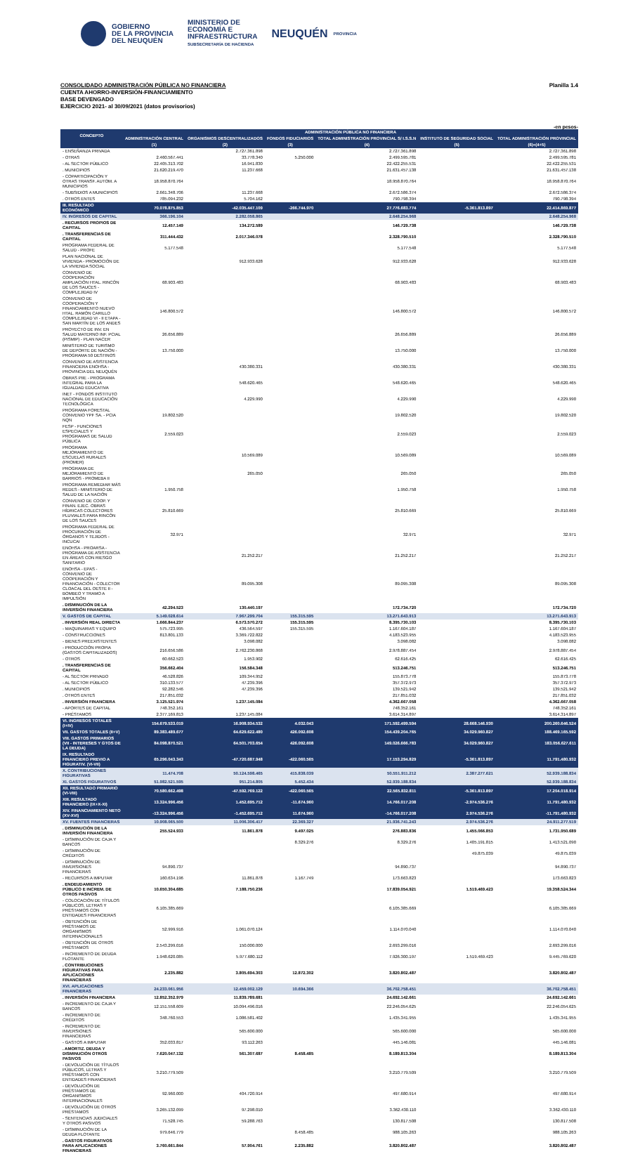GOBIERNO
DE LA PROVINCIA
DEL NEUQUÉN
MINISTERIO DE
ECONOMÍA E
INFRAESTRUCTURA
SUBSECRETARÍA DE HACIENDA
NEUQUÉN
PROVINCIA
CONSOLIDADO ADMINISTRACIÓN PÚBLICA NO FINANCIERA
CUENTA AHORRO-INVERSIÓN-FINANCIAMIENTO
BASE DEVENGADO
EJERCICIO 2021- al 30/09/2021 (datos provisorios)
Planilla 1.4
-en pesos-
| CONCEPTO | ADMINISTRACIÓN PÚBLICA NO FINANCIERA | | | | | |
| --- | --- | --- | --- | --- | --- | --- |
| | ADMINISTRACIÓN CENTRAL | ORGANISMOS DESCENTRALIZADOS | FONDOS FIDUCIARIOS | TOTAL ADMINISTRACIÓN PROVINCIAL S/ I.S.S.N | INSTITUTO DE SEGURIDAD SOCIAL | TOTAL ADMINISTRACIÓN PROVINCIAL |
| | (1) | (2) | (3) | (4) | (5) | (6)=(4+5) |
| - ENSEÑANZA PRIVADA | | 2.727.361.898 | | 2.727.361.898 | | 2.727.361.898 |
| - OTRAS | 2.460.567.441 | 33.778.340 | 5.250.000 | 2.499.595.781 | | 2.499.595.781 |
| - AL SECTOR PÚBLICO | 22.405.313.702 | 16.941.830 | | 22.422.255.531 | | 22.422.255.531 |
| . MUNICIPIOS | 21.620.219.470 | 11.237.668 | | 21.631.457.138 | | 21.631.457.138 |
| - COPARTICIPACIÓN Y OTRAS TRANSF. AUTOM. A MUNICIPIOS | 18.958.870.764 | | | 18.958.870.764 | | 18.958.870.764 |
| - SUBSIDIOS A MUNICIPIOS | 2.661.348.706 | 11.237.668 | | 2.672.586.374 | | 2.672.586.374 |
| . OTROS ENTES | 785.094.232 | 5.704.162 | | 790.798.394 | | 790.798.394 |
| III. RESULTADO ECONÓMICO | 70.078.875.853 | -42.035.447.109 | -266.744.970 | 27.776.683.774 | -5.361.813.897 | 22.414.869.877 |
| IV. INGRESOS DE CAPITAL | 366.196.104 | 2.282.058.865 | | 2.648.254.968 | | 2.648.254.968 |
| . RECURSOS PROPIOS DE CAPITAL | 12.457.149 | 134.272.589 | | 146.729.738 | | 146.729.738 |
| . TRANSFERENCIAS DE CAPITAL | 311.444.432 | 2.017.346.078 | | 2.328.790.510 | | 2.328.790.510 |
| PROGRAMA FEDERAL DE SALUD - PROFE | 5.177.548 | | | 5.177.548 | | 5.177.548 |
| PLAN NACIONAL DE VIVIENDA - PROMOCIÓN DE LA VIVIENDA SOCIAL | | 912.933.628 | | 912.933.628 | | 912.933.628 |
| CONVENIO DE COOPERACIÓN AMPLIACIÓN HTAL. RINCÓN DE LOS SAUCES - COMPLEJIDAD IV | 68.903.483 | | | 68.903.483 | | 68.903.483 |
| CONVENIO DE COOPERACIÓN Y FINANCIAMIENTO NUEVO HTAL. RAMÓN CARILLO COMPLEJIDAD VI - II ETAPA - SAN MARTÍN DE LOS ANDES | 146.800.572 | | | 146.800.572 | | 146.800.572 |
| PROYECTO DE INV. EN SALUD MATERNO INF. PCIAL (PISMIP) - PLAN NACER | 26.656.889 | | | 26.656.889 | | 26.656.889 |
| MINISTERIO DE TURISMO DE DEPORTE DE NACIÓN - PROGRAMA 50 DESTINOS | 13.750.000 | | | 13.750.000 | | 13.750.000 |
| CONVENIO DE ASISTENCIA FINANCIERA ENOHSA - PROVINCIA DEL NEUQUÉN | | 430.380.331 | | 430.380.331 | | 430.380.331 |
| OBRAS PIIE - PROGRAMA INTEGRAL PARA LA IGUALDAD EDUCATIVA | | 548.620.465 | | 548.620.465 | | 548.620.465 |
| INET - FONDOS INSTITUTO NACIONAL DE EDUCACIÓN TECNOLÓGICA | | 4.229.990 | | 4.229.990 | | 4.229.990 |
| PROGRAMA FORESTAL CONVENIO YPF SA. - PCIA NQN | 19.802.520 | | | 19.802.520 | | 19.802.520 |
| FESP - FUNCIONES ESPECIALES Y PROGRAMAS DE SALUD PÚBLICA | 2.559.023 | | | 2.559.023 | | 2.559.023 |
| PROGRAMA MEJORAMIENTO DE ESCUELAS RURALES (PROMER) | | 10.569.089 | | 10.569.089 | | 10.569.089 |
| PROGRAMA DE MEJORAMIENTO DE BARRIOS - PROMEBA II | | 265.050 | | 265.050 | | 265.050 |
| PROGRAMA REMEDIAR MÁS REDES - MINISTERIO DE SALUD DE LA NACIÓN | 1.950.758 | | | 1.950.758 | | 1.950.758 |
| CONVENIO DE COOP. Y FINAN. EJEC. OBRAS HÍDRICAS COLECTORES PLUVIALES PARA RINCÓN DE LOS SAUCES | 25.810.669 | | | 25.810.669 | | 25.810.669 |
| PROGRAMA FEDERAL DE PROCURACIÓN DE ÓRGANOS Y TEJIDOS - INCUCAI | 32.971 | | | 32.971 | | 32.971 |
| ENOHSA - PROARSA - PROGRAMA DE ASISTENCIA EN ÁREAS CON RIESGO SANITARIO | | 21.252.217 | | 21.252.217 | | 21.252.217 |
| ENOHSA - EPAS - CONVENIO DE COOPERACIÓN Y FINANCIACIÓN - COLECTOR CLOACAL DEL OESTE II - BOMBEO Y TRAMO A IMPULSIÓN | | 89.095.308 | | 89.095.308 | | 89.095.308 |
| . DISMINUCIÓN DE LA INVERSIÓN FINANCIERA | 42.294.523 | 130.440.197 | | 172.734.720 | | 172.734.720 |
| V. GASTOS DE CAPITAL | 5.149.028.614 | 7.967.299.704 | 155.315.595 | 13.271.643.913 | | 13.271.643.913 |
| . INVERSIÓN REAL DIRECTA | 1.666.844.237 | 6.573.570.272 | 155.315.595 | 8.395.730.103 | | 8.395.730.103 |
| - MAQUINARIAS Y EQUIPO | 575.723.995 | 436.564.597 | 155.315.595 | 1.167.604.187 | | 1.167.604.187 |
| - CONSTRUCCIONES | 813.801.133 | 3.369.722.822 | | 4.183.523.955 | | 4.183.523.955 |
| - BIENES PREEXISTENTES | | 3.098.082 | | 3.098.082 | | 3.098.082 |
| - PRODUCCIÓN PROPIA (GASTOS CAPITALIZADOS) | 216.656.586 | 2.762.230.868 | | 2.978.887.454 | | 2.978.887.454 |
| - OTROS | 60.662.523 | 1.953.902 | | 62.616.425 | | 62.616.425 |
| . TRANSFERENCIAS DE CAPITAL | 356.662.404 | 156.584.348 | | 513.246.751 | | 513.246.751 |
| - AL SECTOR PRIVADO | 46.528.826 | 109.344.952 | | 155.873.778 | | 155.873.778 |
| - AL SECTOR PÚBLICO | 310.133.577 | 47.239.396 | | 357.372.973 | | 357.372.973 |
| . MUNICIPIOS | 92.282.546 | 47.239.396 | | 139.521.942 | | 139.521.942 |
| . OTROS ENTES | 217.851.032 | | | 217.851.032 | | 217.851.032 |
| . INVERSIÓN FINANCIERA | 3.125.521.974 | 1.237.145.084 | | 4.362.667.058 | | 4.362.667.058 |
| - APORTES DE CAPITAL | 748.352.161 | | | 748.352.161 | | 748.352.161 |
| - PRÉSTAMOS | 2.377.169.813 | 1.237.145.084 | | 3.614.314.897 | | 3.614.314.897 |
| VI. INGRESOS TOTALES (I+IV) | 154.679.533.019 | 16.908.934.532 | 4.032.043 | 171.592.499.594 | 28.668.146.930 | 200.260.646.524 |
| VII. GASTOS TOTALES (II+V) | 89.383.489.677 | 64.629.622.480 | 426.092.608 | 154.439.204.765 | 34.029.960.827 | 188.469.165.592 |
| VIII. GASTOS PRIMARIOS (VII - INTERESES Y GTOS DE LA DEUDA) | 84.098.870.521 | 64.501.703.654 | 426.092.608 | 149.026.666.783 | 34.029.960.827 | 183.056.627.611 |
| IX. RESULTADO FINANCIERO PREVIO A FIGURATIV. (VI-VII) | 65.296.043.343 | -47.720.687.948 | -422.060.565 | 17.153.294.829 | -5.361.813.897 | 11.791.480.932 |
| X. CONTRIBUCIONES FIGURATIVAS | 11.474.708 | 50.124.598.465 | 415.838.039 | 50.551.911.212 | 2.387.277.621 | 52.939.188.834 |
| XI. GASTOS FIGURATIVOS | 51.982.521.595 | 951.214.805 | 5.452.434 | 52.939.188.834 | | 52.939.188.834 |
| XII. RESULTADO PRIMARIO (VI-VIII) | 70.580.662.498 | -47.592.769.122 | -422.060.565 | 22.565.832.811 | -5.361.813.897 | 17.204.018.914 |
| XIII. RESULTADO FINANCIERO (IX+X-XI) | 13.324.996.456 | 1.452.695.712 | -11.674.960 | 14.766.017.208 | -2.974.536.276 | 11.791.480.932 |
| XIV. FINANCIAMIENTO NETO (XV-XVI) | -13.324.996.456 | -1.452.695.712 | 11.674.960 | -14.766.017.208 | 2.974.536.276 | -11.791.480.932 |
| XV. FUENTES FINANCIERAS | 10.908.065.500 | 11.006.306.417 | 22.369.327 | 21.936.741.243 | 2.974.536.276 | 24.911.277.519 |
| . DISMINUCIÓN DE LA INVERSIÓN FINANCIERA | 255.524.933 | 11.861.878 | 9.497.025 | 276.883.836 | 1.455.066.853 | 1.731.950.689 |
| - DISMINUCIÓN DE CAJA Y BANCOS | | | 8.329.276 | 8.329.276 | 1.405.191.815 | 1.413.521.090 |
| - DISMINUCIÓN DE CRÉDITOS | | | | | 49.875.039 | 49.875.039 |
| - DISMINUCIÓN DE INVERSIONES FINANCIERAS | 94.890.737 | | | 94.890.737 | | 94.890.737 |
| - RECURSOS A IMPUTAR | 160.634.196 | 11.861.878 | 1.167.749 | 173.663.823 | | 173.663.823 |
| . ENDEUDAMIENTO PÚBLICO E INCREM. DE OTROS PASIVOS | 10.650.304.685 | 7.188.750.236 | | 17.839.054.921 | 1.519.469.423 | 19.358.524.344 |
| - COLOCACIÓN DE TÍTULOS PÚBLICOS, LETRAS Y PRÉSTAMOS CON ENTIDADES FINANCIERAS | 6.105.385.669 | | | 6.105.385.669 | | 6.105.385.669 |
| - OBTENCIÓN DE PRÉSTAMOS DE ORGANISMOS INTERNACIONALES | 52.999.916 | 1.061.070.124 | | 1.114.070.040 | | 1.114.070.040 |
| - OBTENCIÓN DE OTROS PRÉSTAMOS | 2.543.299.016 | 150.000.000 | | 2.693.299.016 | | 2.693.299.016 |
| - INCREMENTO DE DEUDA FLOTANTE | 1.948.620.085 | 5.977.680.112 | | 7.926.300.197 | 1.519.469.423 | 9.445.769.620 |
| . CONTRIBUCIONES FIGURATIVAS PARA APLICACIONES FINANCIERAS | 2.235.882 | 3.805.694.303 | 12.872.302 | 3.820.802.487 | | 3.820.802.487 |
| XVI. APLICACIONES FINANCIERAS | 24.233.061.956 | 12.459.002.129 | 10.694.366 | 36.702.758.451 | | 36.702.758.451 |
| . INVERSIÓN FINANCIERA | 12.852.352.979 | 11.839.789.681 | | 24.692.142.661 | | 24.692.142.661 |
| - INCREMENTO DE CAJA Y BANCOS | 12.151.558.609 | 10.094.496.016 | | 22.246.054.625 | | 22.246.054.625 |
| - INCREMENTO DE CRÉDITOS | 348.760.553 | 1.086.581.402 | | 1.435.341.955 | | 1.435.341.955 |
| - INCREMENTO DE INVERSIONES FINANCIERAS | | 565.600.000 | | 565.600.000 | | 565.600.000 |
| - GASTOS A IMPUTAR | 352.033.817 | 93.112.263 | | 445.146.081 | | 445.146.081 |
| . AMORTIZ. DEUDA Y DISMINUCIÓN OTROS PASIVOS | 7.620.047.132 | 561.307.687 | 8.458.485 | 8.189.813.304 | | 8.189.813.304 |
| - DEVOLUCIÓN DE TÍTULOS PÚBLICOS, LETRAS Y PRÉSTAMOS CON ENTIDADES FINANCIERAS | 3.210.779.509 | | | 3.210.779.509 | | 3.210.779.509 |
| - DEVOLUCIÓN DE PRÉSTAMOS DE ORGANISMOS INTERNACIONALES | 92.960.000 | 404.720.914 | | 497.680.914 | | 497.680.914 |
| - DEVOLUCIÓN DE OTROS PRÉSTAMOS | 3.265.132.099 | 97.298.010 | | 3.362.430.110 | | 3.362.430.110 |
| - SENTENCIAS JUDICIALES Y OTROS PASIVOS | 71.528.745 | 59.288.763 | | 130.817.508 | | 130.817.508 |
| - DISMINUCIÓN DE LA DEUDA FLOTANTE | 979.646.779 | | 8.458.485 | 988.105.263 | | 988.105.263 |
| . GASTOS FIGURATIVOS PARA APLICACIONES FINANCIERAS | 3.760.661.844 | 57.904.761 | 2.235.882 | 3.820.802.487 | | 3.820.802.487 |